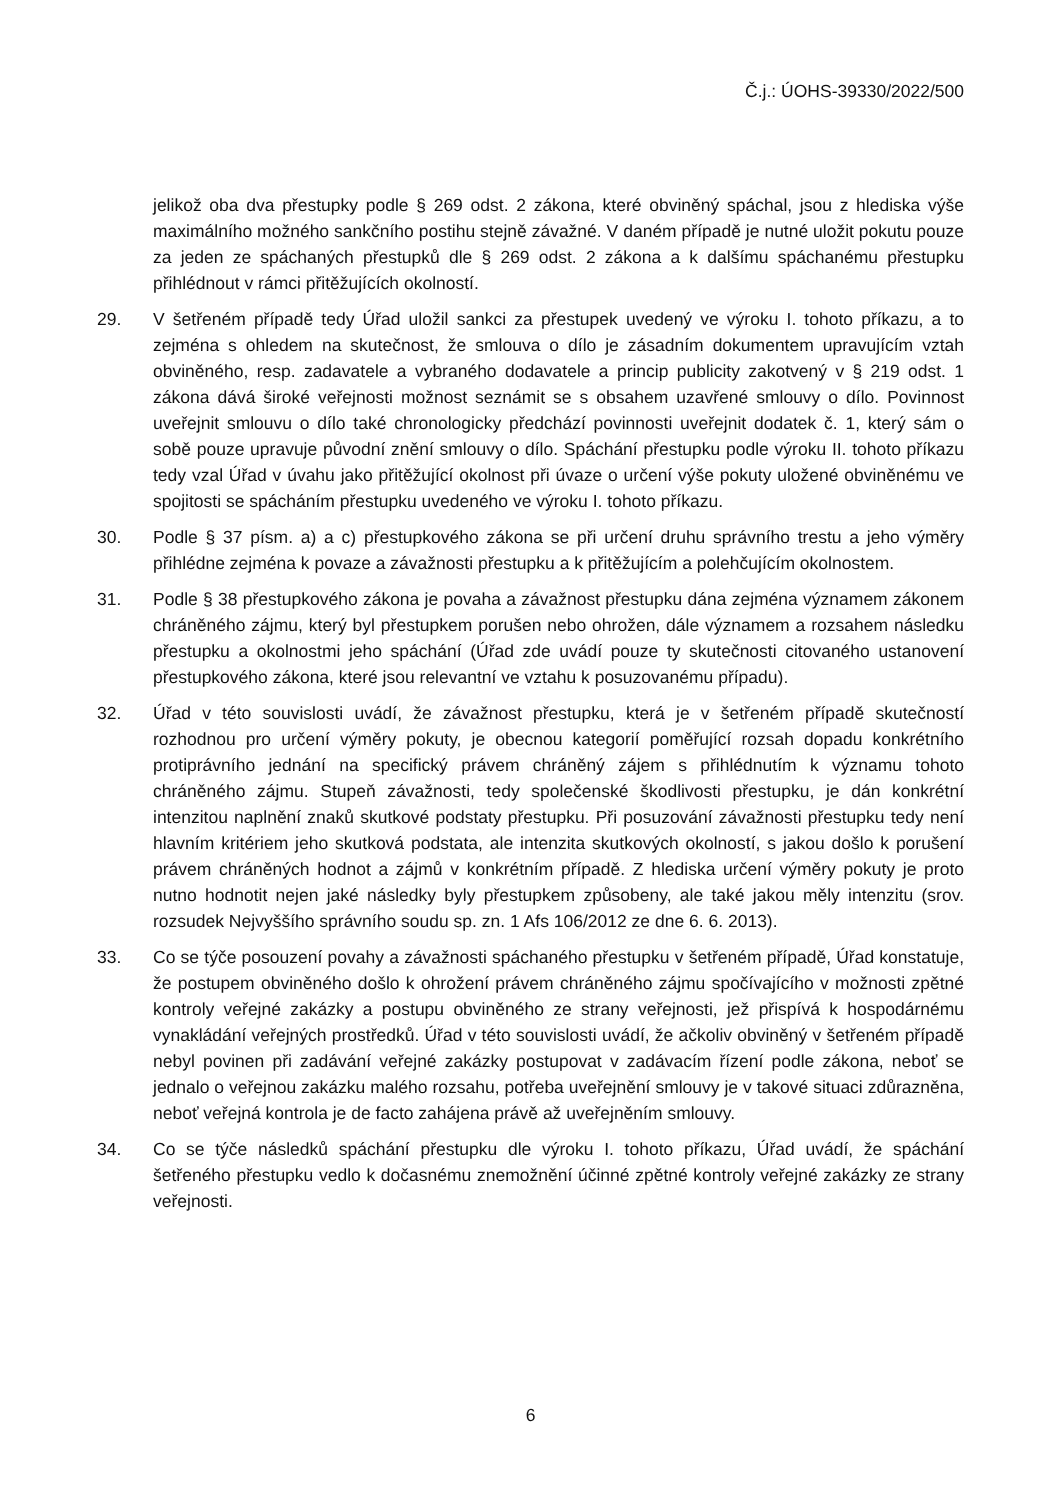Č.j.: ÚOHS-39330/2022/500
jelikož oba dva přestupky podle § 269 odst. 2 zákona, které obviněný spáchal, jsou z hlediska výše maximálního možného sankčního postihu stejně závažné. V daném případě je nutné uložit pokutu pouze za jeden ze spáchaných přestupků dle § 269 odst. 2 zákona a k dalšímu spáchanému přestupku přihlédnout v rámci přitěžujících okolností.
29. V šetřeném případě tedy Úřad uložil sankci za přestupek uvedený ve výroku I. tohoto příkazu, a to zejména s ohledem na skutečnost, že smlouva o dílo je zásadním dokumentem upravujícím vztah obviněného, resp. zadavatele a vybraného dodavatele a princip publicity zakotvený v § 219 odst. 1 zákona dává široké veřejnosti možnost seznámit se s obsahem uzavřené smlouvy o dílo. Povinnost uveřejnit smlouvu o dílo také chronologicky předchází povinnosti uveřejnit dodatek č. 1, který sám o sobě pouze upravuje původní znění smlouvy o dílo. Spáchání přestupku podle výroku II. tohoto příkazu tedy vzal Úřad v úvahu jako přitěžující okolnost při úvaze o určení výše pokuty uložené obviněnému ve spojitosti se spácháním přestupku uvedeného ve výroku I. tohoto příkazu.
30. Podle § 37 písm. a) a c) přestupkového zákona se při určení druhu správního trestu a jeho výměry přihlédne zejména k povaze a závažnosti přestupku a k přitěžujícím a polehčujícím okolnostem.
31. Podle § 38 přestupkového zákona je povaha a závažnost přestupku dána zejména významem zákonem chráněného zájmu, který byl přestupkem porušen nebo ohrožen, dále významem a rozsahem následku přestupku a okolnostmi jeho spáchání (Úřad zde uvádí pouze ty skutečnosti citovaného ustanovení přestupkového zákona, které jsou relevantní ve vztahu k posuzovanému případu).
32. Úřad v této souvislosti uvádí, že závažnost přestupku, která je v šetřeném případě skutečností rozhodnou pro určení výměry pokuty, je obecnou kategorií poměřující rozsah dopadu konkrétního protiprávního jednání na specifický právem chráněný zájem s přihlédnutím k významu tohoto chráněného zájmu. Stupeň závažnosti, tedy společenské škodlivosti přestupku, je dán konkrétní intenzitou naplnění znaků skutkové podstaty přestupku. Při posuzování závažnosti přestupku tedy není hlavním kritériem jeho skutková podstata, ale intenzita skutkových okolností, s jakou došlo k porušení právem chráněných hodnot a zájmů v konkrétním případě. Z hlediska určení výměry pokuty je proto nutno hodnotit nejen jaké následky byly přestupkem způsobeny, ale také jakou měly intenzitu (srov. rozsudek Nejvyššího správního soudu sp. zn. 1 Afs 106/2012 ze dne 6. 6. 2013).
33. Co se týče posouzení povahy a závažnosti spáchaného přestupku v šetřeném případě, Úřad konstatuje, že postupem obviněného došlo k ohrožení právem chráněného zájmu spočívajícího v možnosti zpětné kontroly veřejné zakázky a postupu obviněného ze strany veřejnosti, jež přispívá k hospodárnému vynakládání veřejných prostředků. Úřad v této souvislosti uvádí, že ačkoliv obviněný v šetřeném případě nebyl povinen při zadávání veřejné zakázky postupovat v zadávacím řízení podle zákona, neboť se jednalo o veřejnou zakázku malého rozsahu, potřeba uveřejnění smlouvy je v takové situaci zdůrazněna, neboť veřejná kontrola je de facto zahájena právě až uveřejněním smlouvy.
34. Co se týče následků spáchání přestupku dle výroku I. tohoto příkazu, Úřad uvádí, že spáchání šetřeného přestupku vedlo k dočasnému znemožnění účinné zpětné kontroly veřejné zakázky ze strany veřejnosti.
6